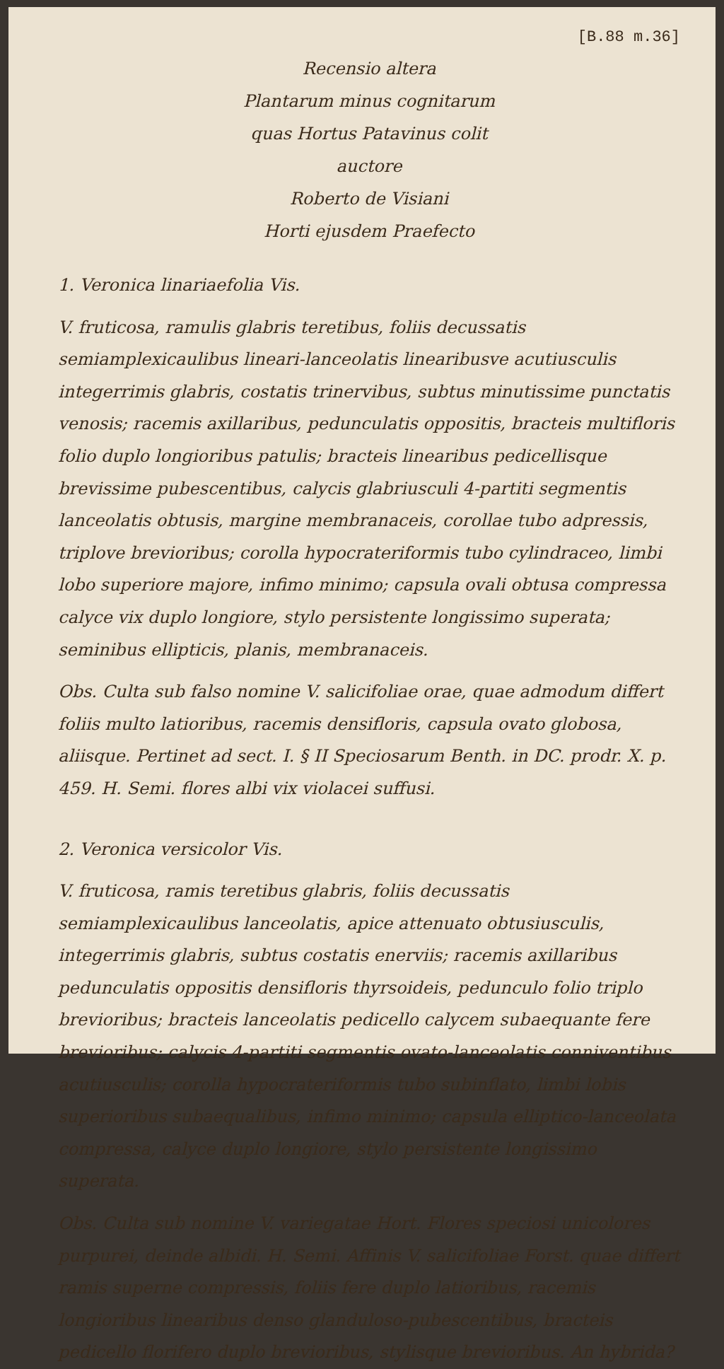[B.88 m.36]
Recensio altera
Plantarum minus cognitarum
quas Hortus Patavinus colit
auctore
Roberto de Visiani
Horti ejusdem Praefecto
1. Veronica linariaefolia Vis.
V. fruticosa, ramulis glabris teretibus, foliis decussatis semiamplexicaulibus lineari-lanceolatis linearibusve acutiusculis integerrimis glabris, costatis trinervibus, subtus minutissime punctatis venosis; racemis axillaribus, pedunculatis oppositis, bracteis multifloris folio duplo longioribus patulis; bracteis linearibus pedicellisque brevissime pubescentibus, calycis glabriusculi 4-partiti segmentis lanceolatis obtusis, margine membranaceis, corollae tubo adpressis, triplove brevioribus; corolla hypocrateriformis tubo cylindraceo, limbi lobo superiore majore, infimo minimo; capsula ovali obtusa compressa calyce vix duplo longiore, stylo persistente longissimo superata; seminibus ellipticis, planis, membranaceis.
Obs. Culta sub falso nomine V. salicifoliae orae, quae admodum differt foliis multo latioribus, racemis densifloris, capsula ovato globosa, aliisque. Pertinet ad sect. I. § II Speciosarum Benth. in DC. prodr. X. p. 459. H. Semi. flores albi vix violacei suffusi.
2. Veronica versicolor Vis.
V. fruticosa, ramis teretibus glabris, foliis decussatis semiamplexicaulibus lanceolatis, apice attenuato obtusiusculis, integerrimis glabris, subtus costatis enerviis; racemis axillaribus pedunculatis oppositis densifloris thyrsoideis, pedunculo folio triplo brevioribus; bracteis lanceolatis pedicello calycem subaequante fere brevioribus; calycis 4-partiti segmentis ovato-lanceolatis conniventibus acutiusculis; corolla hypocrateriformis tubo subinflato, limbi lobis superioribus subaequalibus, infimo minimo; capsula elliptico-lanceolata compressa, calyce duplo longiore, stylo persistente longissimo superata.
Obs. Culta sub nomine V. variegatae Hort. Flores speciosi unicolores purpurei, deinde albidi. H. Semi. Affinis V. salicifoliae Forst. quae differt ramis superne compressis, foliis fere duplo latioribus, racemis longioribus linearibus denso glanduloso-pubescentibus, bracteis pedicello florifero duplo brevioribus, stylisque brevioribus. An hybrida?